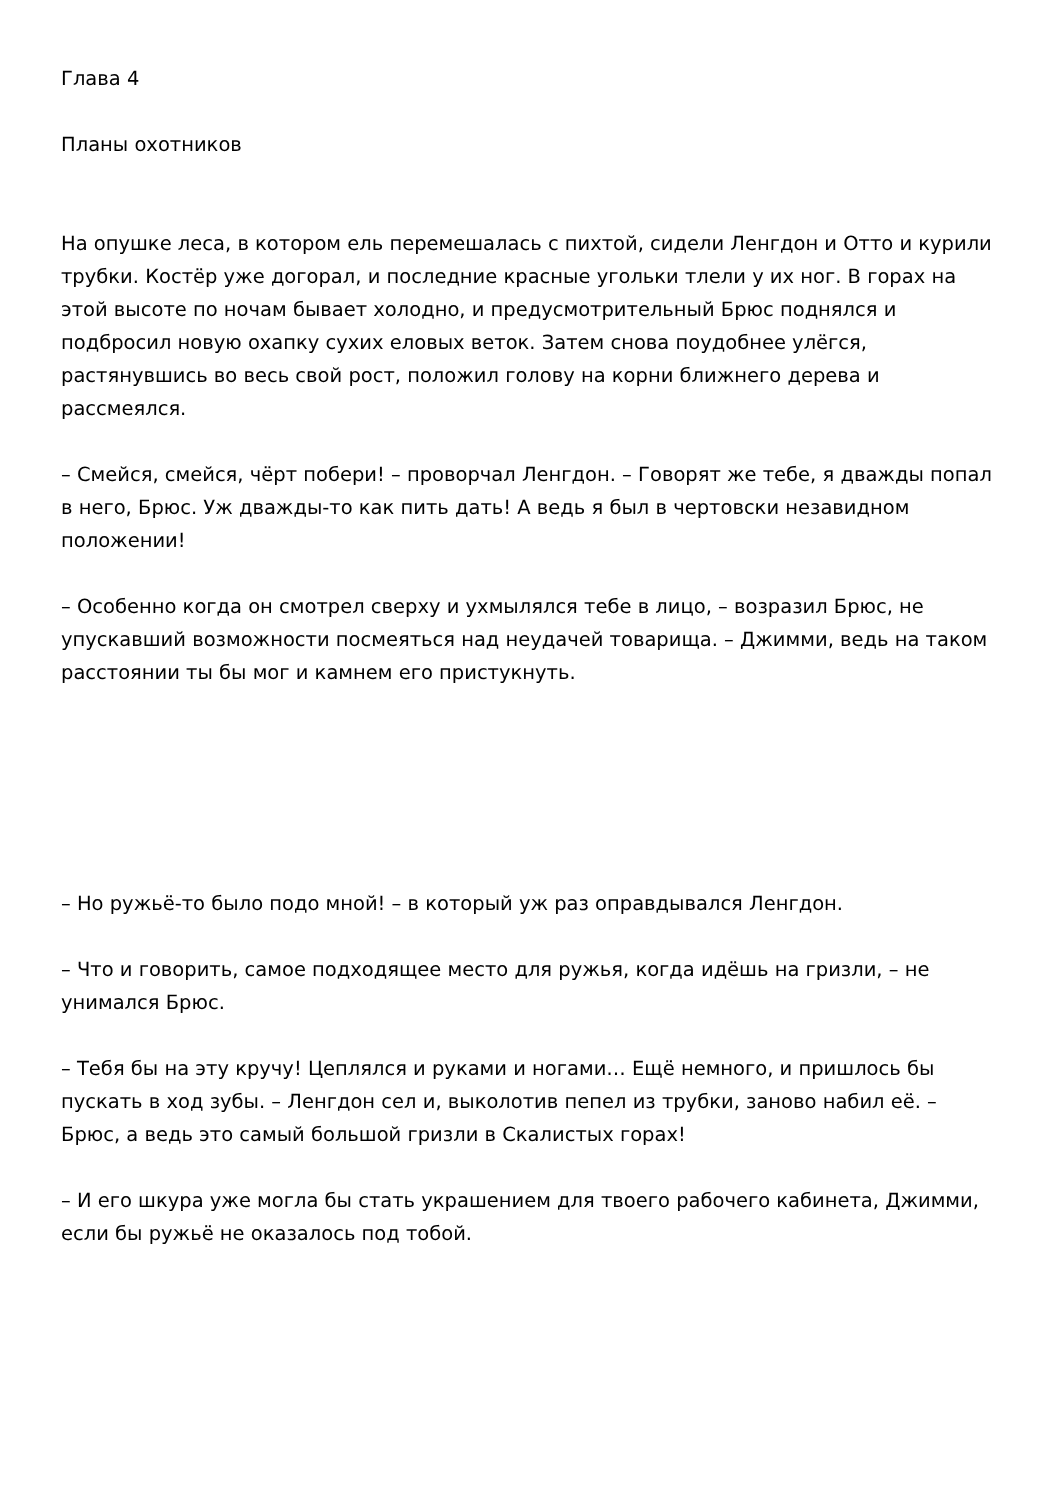Глава 4
Планы охотников
На опушке леса, в котором ель перемешалась с пихтой, сидели Ленгдон и Отто и курили трубки. Костёр уже догорал, и последние красные угольки тлели у их ног. В горах на этой высоте по ночам бывает холодно, и предусмотрительный Брюс поднялся и подбросил новую охапку сухих еловых веток. Затем снова поудобнее улёгся, растянувшись во весь свой рост, положил голову на корни ближнего дерева и рассмеялся.
– Смейся, смейся, чёрт побери! – проворчал Ленгдон. – Говорят же тебе, я дважды попал в него, Брюс. Уж дважды-то как пить дать! А ведь я был в чертовски незавидном положении!
– Особенно когда он смотрел сверху и ухмылялся тебе в лицо, – возразил Брюс, не упускавший возможности посмеяться над неудачей товарища. – Джимми, ведь на таком расстоянии ты бы мог и камнем его пристукнуть.
– Но ружьё-то было подо мной! – в который уж раз оправдывался Ленгдон.
– Что и говорить, самое подходящее место для ружья, когда идёшь на гризли, – не унимался Брюс.
– Тебя бы на эту кручу! Цеплялся и руками и ногами… Ещё немного, и пришлось бы пускать в ход зубы. – Ленгдон сел и, выколотив пепел из трубки, заново набил её. – Брюс, а ведь это самый большой гризли в Скалистых горах!
– И его шкура уже могла бы стать украшением для твоего рабочего кабинета, Джимми, если бы ружьё не оказалось под тобой.